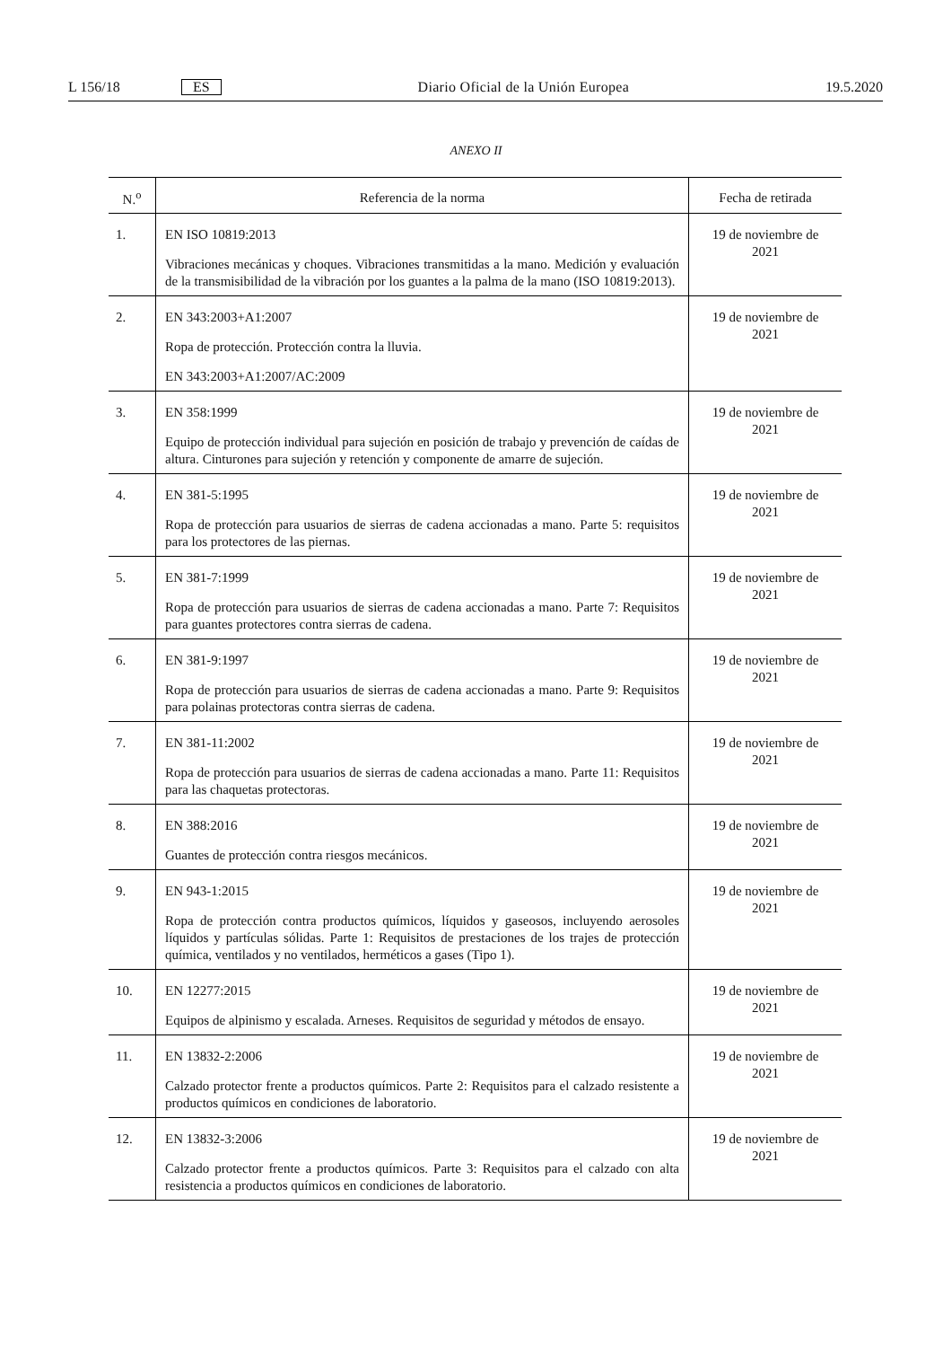L 156/18 ES Diario Oficial de la Unión Europea 19.5.2020
ANEXO II
| N.<sup>o</sup> | Referencia de la norma | Fecha de retirada |
| --- | --- | --- |
| 1. | EN ISO 10819:2013 Vibraciones mecánicas y choques. Vibraciones transmitidas a la mano. Medición y evaluación de la transmisibilidad de la vibración por los guantes a la palma de la mano (ISO 10819:2013). | 19 de noviembre de 2021 |
| 2. | EN 343:2003+A1:2007 Ropa de protección. Protección contra la lluvia. EN 343:2003+A1:2007/AC:2009 | 19 de noviembre de 2021 |
| 3. | EN 358:1999 Equipo de protección individual para sujeción en posición de trabajo y prevención de caídas de altura. Cinturones para sujeción y retención y componente de amarre de sujeción. | 19 de noviembre de 2021 |
| 4. | EN 381-5:1995 Ropa de protección para usuarios de sierras de cadena accionadas a mano. Parte 5: requisitos para los protectores de las piernas. | 19 de noviembre de 2021 |
| 5. | EN 381-7:1999 Ropa de protección para usuarios de sierras de cadena accionadas a mano. Parte 7: Requisitos para guantes protectores contra sierras de cadena. | 19 de noviembre de 2021 |
| 6. | EN 381-9:1997 Ropa de protección para usuarios de sierras de cadena accionadas a mano. Parte 9: Requisitos para polainas protectoras contra sierras de cadena. | 19 de noviembre de 2021 |
| 7. | EN 381-11:2002 Ropa de protección para usuarios de sierras de cadena accionadas a mano. Parte 11: Requisitos para las chaquetas protectoras. | 19 de noviembre de 2021 |
| 8. | EN 388:2016 Guantes de protección contra riesgos mecánicos. | 19 de noviembre de 2021 |
| 9. | EN 943-1:2015 Ropa de protección contra productos químicos, líquidos y gaseosos, incluyendo aerosoles líquidos y partículas sólidas. Parte 1: Requisitos de prestaciones de los trajes de protección química, ventilados y no ventilados, herméticos a gases (Tipo 1). | 19 de noviembre de 2021 |
| 10. | EN 12277:2015 Equipos de alpinismo y escalada. Arneses. Requisitos de seguridad y métodos de ensayo. | 19 de noviembre de 2021 |
| 11. | EN 13832-2:2006 Calzado protector frente a productos químicos. Parte 2: Requisitos para el calzado resistente a productos químicos en condiciones de laboratorio. | 19 de noviembre de 2021 |
| 12. | EN 13832-3:2006 Calzado protector frente a productos químicos. Parte 3: Requisitos para el calzado con alta resistencia a productos químicos en condiciones de laboratorio. | 19 de noviembre de 2021 |